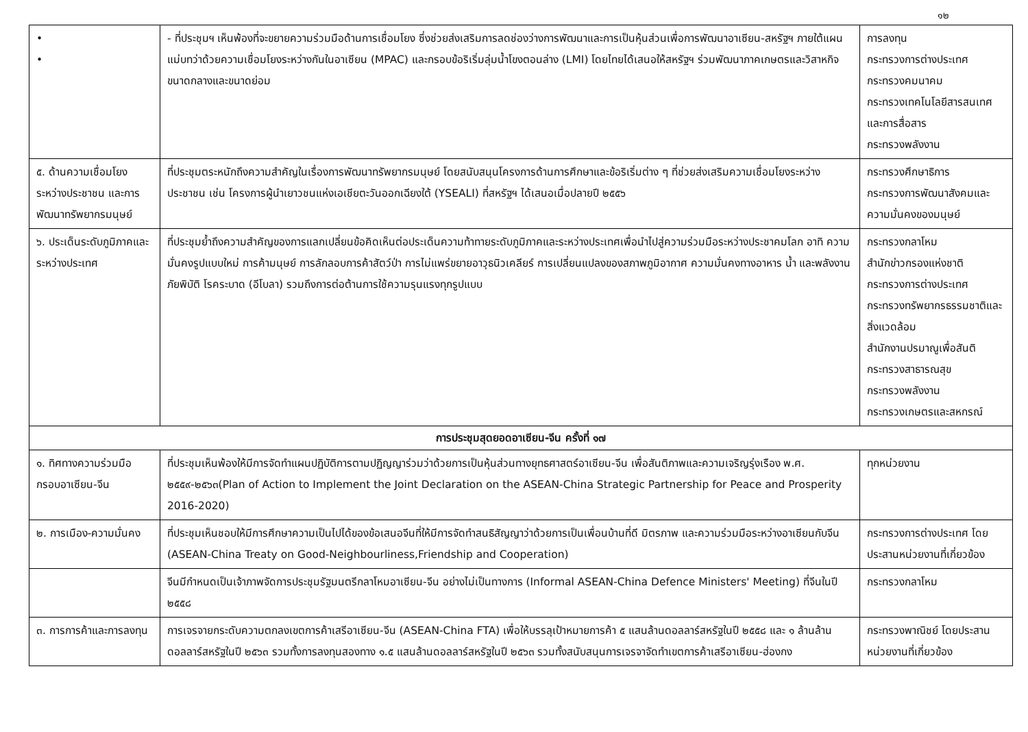๑๒
| • • | - ที่ประชุมฯ เห็นพ้องที่จะขยายความร่วมมือด้านการเชื่อมโยง ซึ่งช่วยส่งเสริมการลดช่องว่างการพัฒนาและการเป็นหุ้นส่วนเพื่อการพัฒนาอาเซียน-สหรัฐฯ ภายใต้แผนแม่บทว่าด้วยความเชื่อมโยงระหว่างกันในอาเซียน (MPAC) และกรอบข้อริเริ่มลุ่มน้ำโขงตอนล่าง (LMI) โดยไทยได้เสนอให้สหรัฐฯ ร่วมพัฒนาภาคเกษตรและวิสาหกิจขนาดกลางและขนาดย่อม | การลงทุน กระทรวงการต่างประเทศ กระทรวงคมนาคม กระทรวงเทคโนโลยีสารสนเทศและการสื่อสาร กระทรวงพลังงาน |
| ๕. ด้านความเชื่อมโยงระหว่างประชาชน และการพัฒนาทรัพยากรมนุษย์ | ที่ประชุมตระหนักถึงความสำคัญในเรื่องการพัฒนาทรัพยากรมนุษย์ โดยสนับสนุนโครงการด้านการศึกษาและข้อริเริ่มต่าง ๆ ที่ช่วยส่งเสริมความเชื่อมโยงระหว่างประชาชน เช่น โครงการผู้นำเยาวชนแห่งเอเชียตะวันออกเฉียงใต้ (YSEALI) ที่สหรัฐฯ ได้เสนอเมื่อปลายปี ๒๕๕๖ | กระทรวงศึกษาธิการ กระทรวงการพัฒนาสังคมและความมั่นคงของมนุษย์ |
| ๖. ประเด็นระดับภูมิภาคและระหว่างประเทศ | ที่ประชุมย้ำถึงความสำคัญของการแลกเปลี่ยนข้อคิดเห็นต่อประเด็นความท้าทายระดับภูมิภาคและระหว่างประเทศเพื่อนำไปสู่ความร่วมมือระหว่างประชาคมโลก อาทิ ความมั่นคงรูปแบบใหม่ การค้ามนุษย์ การลักลอบการค้าสัตว์ป่า การไม่แพร่ขยายอาวุธนิวเคลียร์ การเปลี่ยนแปลงของสภาพภูมิอากาศ ความมั่นคงทางอาหาร น้ำ และพลังงาน ภัยพิบัติ โรคระบาด (อีโบลา) รวมถึงการต่อต้านการใช้ความรุนแรงทุกรูปแบบ | กระทรวงกลาโหม สำนักข่าวกรองแห่งชาติ กระทรวงการต่างประเทศ กระทรวงทรัพยากรธรรมชาติและสิ่งแวดล้อม สำนักงานปรมาณูเพื่อสันติ กระทรวงสาธารณสุข กระทรวงพลังงาน กระทรวงเกษตรและสหกรณ์ |
| การประชุมสุดยอดอาเซียน-จีน ครั้งที่ ๑๗ | | |
| ๑. ทิศทางความร่วมมือกรอบอาเซียน-จีน | ที่ประชุมเห็นพ้องให้มีการจัดทำแผนปฏิบัติการตามปฏิญญาร่วมว่าด้วยการเป็นหุ้นส่วนทางยุทธศาสตร์อาเซียน-จีน เพื่อสันติภาพและความเจริญรุ่งเรือง พ.ศ. ๒๕๕๙-๒๕๖๓(Plan of Action to Implement the Joint Declaration on the ASEAN-China Strategic Partnership for Peace and Prosperity 2016-2020) | ทุกหน่วยงาน |
| ๒. การเมือง-ความมั่นคง | ที่ประชุมเห็นชอบให้มีการศึกษาความเป็นไปได้ของข้อเสนอจีนที่ให้มีการจัดทำสนธิสัญญาว่าด้วยการเป็นเพื่อนบ้านที่ดี มิตรภาพ และความร่วมมือระหว่างอาเซียนกับจีน (ASEAN-China Treaty on Good-Neighbourliness,Friendship and Cooperation) | กระทรวงการต่างประเทศ โดยประสานหน่วยงานที่เกี่ยวข้อง |
| | จีนมีกำหนดเป็นเจ้าภาพจัดการประชุมรัฐมนตรีกลาโหมอาเซียน-จีน อย่างไม่เป็นทางการ (Informal ASEAN-China Defence Ministers' Meeting) ที่จีนในปี ๒๕๕๘ | กระทรวงกลาโหม |
| ๓. การการค้าและการลงทุน | การเจรจายกระดับความตกลงเขตการค้าเสรีอาเซียน-จีน (ASEAN-China FTA) เพื่อให้บรรลุเป้าหมายการค้า ๕ แสนล้านดอลลาร์สหรัฐในปี ๒๕๕๘ และ ๑ ล้านล้านดอลลาร์สหรัฐในปี ๒๕๖๓ รวมทั้งการลงทุนสองทาง ๑.๕ แสนล้านดอลลาร์สหรัฐในปี ๒๕๖๓ รวมทั้งสนับสนุนการเจรจาจัดทำเขตการค้าเสรีอาเซียน-ฮ่องกง | กระทรวงพาณิชย์ โดยประสานหน่วยงานที่เกี่ยวข้อง |